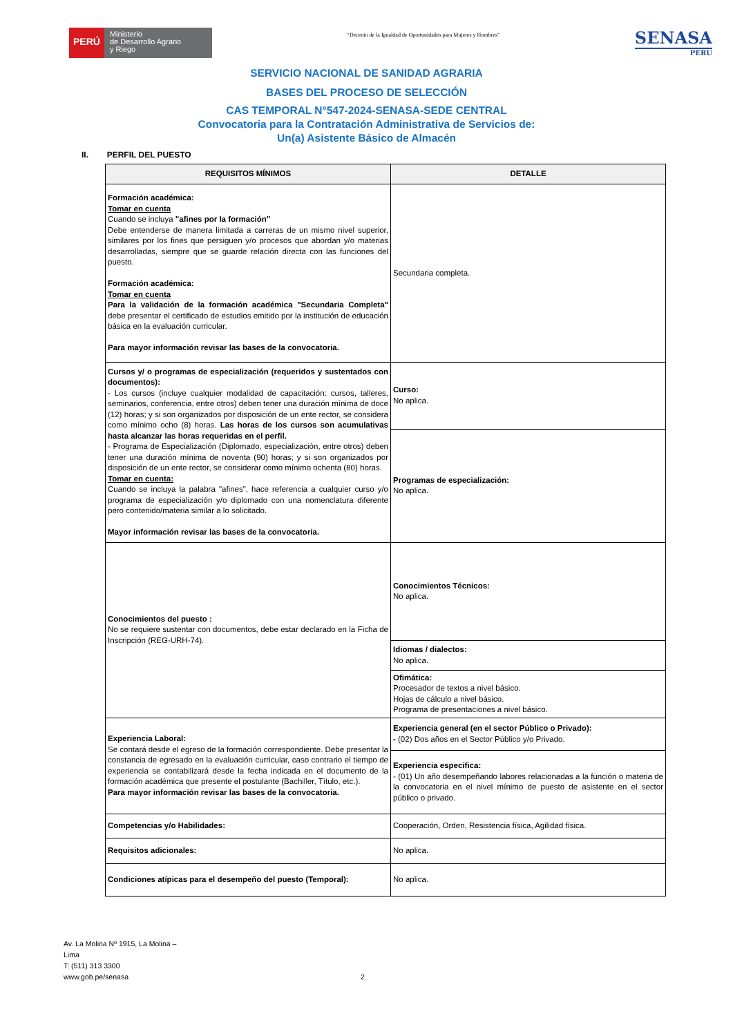PERÚ
Ministerio
de Desarrollo Agrario
y Riego
“Decenio de la Igualdad de Oportunidades para Mujeres y Hombres”
SENASA
PERU
SERVICIO NACIONAL DE SANIDAD AGRARIA
BASES DEL PROCESO DE SELECCIÓN
CAS TEMPORAL N°547-2024-SENASA-SEDE CENTRAL
Convocatoria para la Contratación Administrativa de Servicios de:
Un(a) Asistente Básico de Almacén
II. PERFIL DEL PUESTO
| REQUISITOS MÍNIMOS | DETALLE |
| --- | --- |
| Formación académica: Tomar en cuenta Cuando se incluya "afines por la formación" Debe entenderse de manera limitada a carreras de un mismo nivel superior, similares por los fines que persiguen y/o procesos que abordan y/o materias desarrolladas, siempre que se guarde relación directa con las funciones del puesto. Formación académica: Tomar en cuenta Para la validación de la formación académica "Secundaria Completa" debe presentar el certificado de estudios emitido por la institución de educación básica en la evaluación curricular. Para mayor información revisar las bases de la convocatoria. | Secundaria completa. |
| Cursos y/ o programas de especialización (requeridos y sustentados con documentos): - Los cursos (incluye cualquier modalidad de capacitación: cursos, talleres, seminarios, conferencia, entre otros) deben tener una duración mínima de doce (12) horas; y si son organizados por disposición de un ente rector, se considera como mínimo ocho (8) horas. Las horas de los cursos son acumulativas hasta alcanzar las horas requeridas en el perfil. - Programa de Especialización (Diplomado, especialización, entre otros) deben tener una duración mínima de noventa (90) horas; y si son organizados por disposición de un ente rector, se considerar como mínimo ochenta (80) horas. Tomar en cuenta: Cuando se incluya la palabra "afines", hace referencia a cualquier curso y/o programa de especialización y/o diplomado con una nomenclatura diferente pero contenido/materia similar a lo solicitado. Mayor información revisar las bases de la convocatoria. | Curso: No aplica. |
| | Programas de especialización: No aplica. |
| Conocimientos del puesto : No se requiere sustentar con documentos, debe estar declarado en la Ficha de Inscripción (REG-URH-74). | Conocimientos Técnicos: No aplica. |
| | Idiomas / dialectos: No aplica. |
| | Ofimática: Procesador de textos a nivel básico. Hojas de cálculo a nivel básico. Programa de presentaciones a nivel básico. |
| Experiencia Laboral: Se contará desde el egreso de la formación correspondiente. Debe presentar la constancia de egresado en la evaluación curricular, caso contrario el tiempo de experiencia se contabilizará desde la fecha indicada en el documento de la formación académica que presente el postulante (Bachiller, Título, etc.). Para mayor información revisar las bases de la convocatoria. | Experiencia general (en el sector Público o Privado): - (02) Dos años en el Sector Público y/o Privado. |
| | Experiencia especifica: - (01) Un año desempeñando labores relacionadas a la función o materia de la convocatoria en el nivel mínimo de puesto de asistente en el sector público o privado. |
| Competencias y/o Habilidades: | Cooperación, Orden, Resistencia física, Agilidad física. |
| Requisitos adicionales: | No aplica. |
| Condiciones atípicas para el desempeño del puesto (Temporal): | No aplica. |
Av. La Molina Nº 1915, La Molina – Lima
T: (511) 313 3300
www.gob.pe/senasa
2